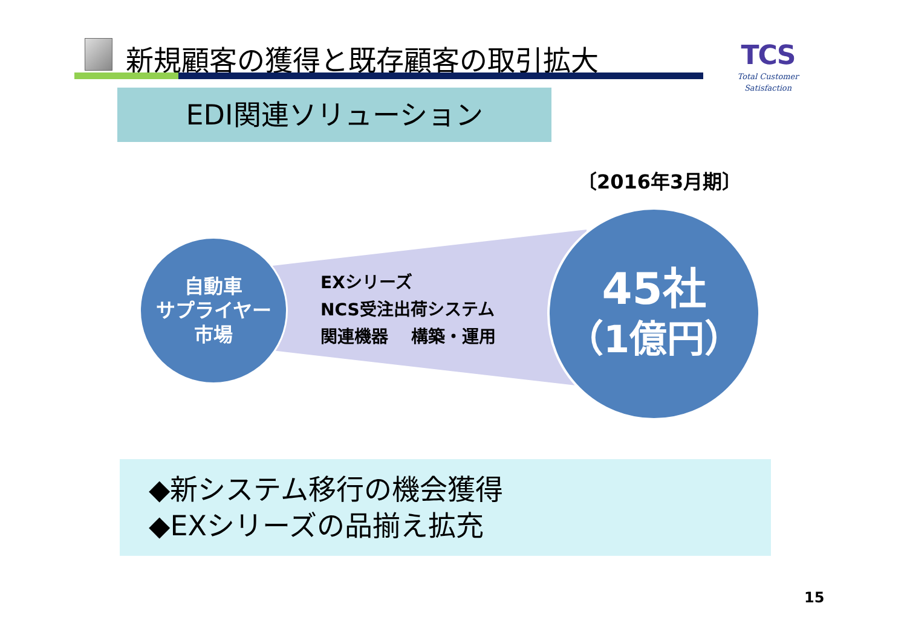新規顧客の獲得と既存顧客の取引拡大
TCS
Total Customer Satisfaction
EDI関連ソリューション
〔2016年3月期〕
自動車
サプライヤー
市場
EXシリーズ
NCS受注出荷システム
関連機器　 構築・運用
45社
（1億円）
◆新システム移行の機会獲得
◆EXシリーズの品揃え拡充
15